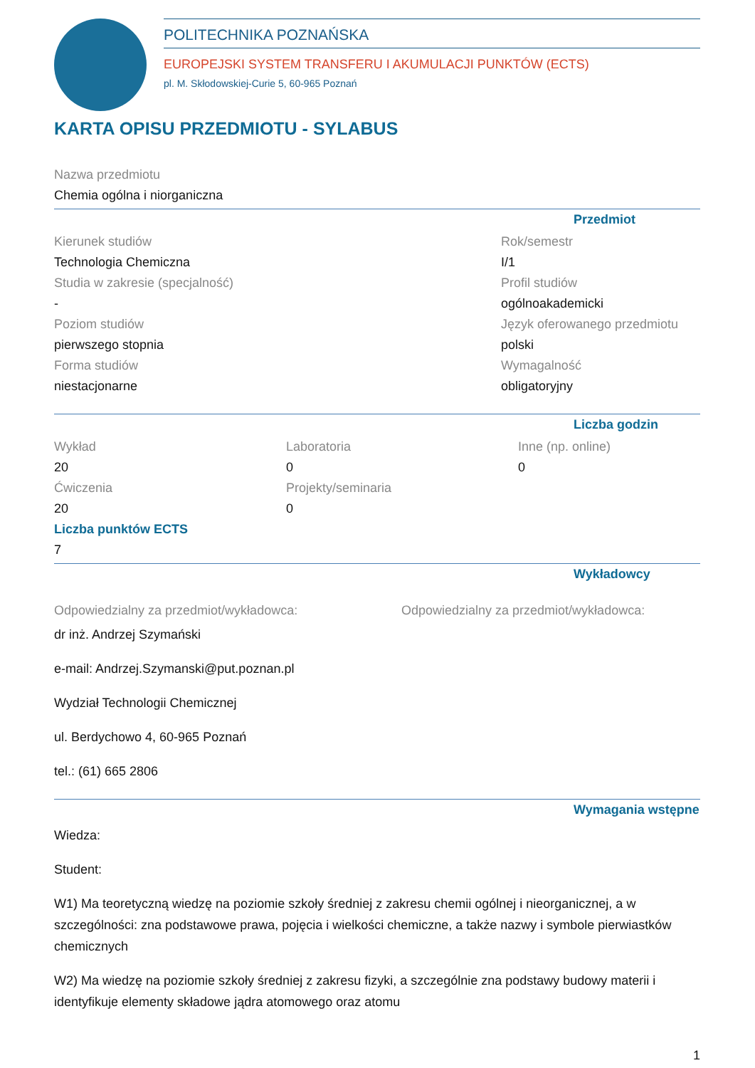POLITECHNIKA POZNAŃSKA
EUROPEJSKI SYSTEM TRANSFERU I AKUMULACJI PUNKTÓW (ECTS)
pl. M. Skłodowskiej-Curie 5, 60-965 Poznań
KARTA OPISU PRZEDMIOTU - SYLABUS
Nazwa przedmiotu
Chemia ogólna i niorganiczna
Przedmiot
Kierunek studiów
Technologia Chemiczna
Studia w zakresie (specjalność)
-
Poziom studiów
pierwszego stopnia
Forma studiów
niestacjonarne
Rok/semestr
I/1
Profil studiów
ogólnoakademicki
Język oferowanego przedmiotu
polski
Wymagalność
obligatoryjny
Liczba godzin
Wykład
20
Ćwiczenia
20
Laboratoria
0
Projekty/seminaria
0
Inne (np. online)
0
Liczba punktów ECTS
7
Wykładowcy
Odpowiedzialny za przedmiot/wykładowca:
dr inż. Andrzej Szymański
e-mail: Andrzej.Szymanski@put.poznan.pl
Wydział Technologii Chemicznej
ul. Berdychowo 4, 60-965 Poznań
tel.: (61) 665 2806
Odpowiedzialny za przedmiot/wykładowca:
Wymagania wstępne
Wiedza:
Student:
W1) Ma teoretyczną wiedzę na poziomie szkoły średniej z zakresu chemii ogólnej i nieorganicznej, a w szczególności: zna podstawowe prawa, pojęcia i wielkości chemiczne, a także nazwy i symbole pierwiastków chemicznych
W2) Ma wiedzę na poziomie szkoły średniej z zakresu fizyki, a szczególnie zna podstawy budowy materii i identyfikuje elementy składowe jądra atomowego oraz atomu
1